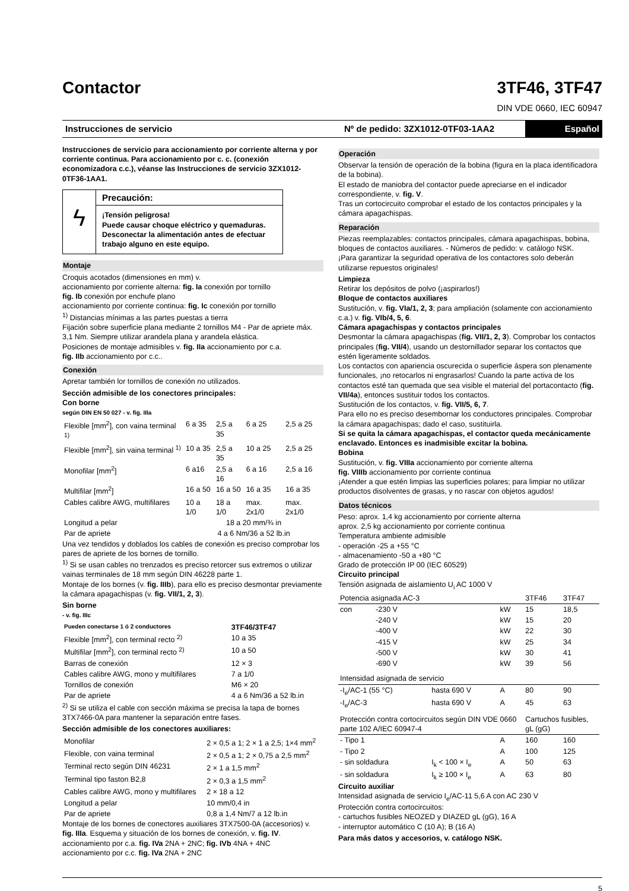Contactor
3TF46, 3TF47
DIN VDE 0660, IEC 60947
Instrucciones de servicio
Nº de pedido: 3ZX1012-0TF03-1AA2
Español
Instrucciones de servicio para accionamiento por corriente alterna y por corriente continua. Para accionamiento por c. c. (conexión economizadora c.c.), véanse las Instrucciones de servicio 3ZX1012-0TF36-1AA1.
ϟ
Precaución:
¡Tensión peligrosa!
Puede causar choque eléctrico y quemaduras.
Desconectar la alimentación antes de efectuar trabajo alguno en este equipo.
Montaje
Croquis acotados (dimensiones en mm) v.
accionamiento por corriente alterna: fig. Ia conexión por tornillo
fig. Ib conexión por enchufe plano
accionamiento por corriente continua: fig. Ic conexión por tornillo
<sup>1)</sup> Distancias mínimas a las partes puestas a tierra
Fijación sobre superficie plana mediante 2 tornillos M4 - Par de apriete máx. 3,1 Nm. Siempre utilizar arandela plana y arandela elástica.
Posiciones de montaje admisibles v. fig. IIa accionamiento por c.a.
fig. IIb accionamiento por c.c..
Conexión
Apretar también lor tornillos de conexión no utilizados.
Sección admisible de los conectores principales:
Con borne
según DIN EN 50 027 - v. fig. IIIa
| Flexible [mm<sup>2</sup>], con vaina terminal <sup>1)</sup> | 6 a 35 | 2,5 a 35 | 6 a 25 | 2,5 a 25 |
| Flexible [mm<sup>2</sup>], sin vaina terminal <sup>1)</sup> | 10 a 35 | 2,5 a 35 | 10 a 25 | 2,5 a 25 |
| Monofilar [mm<sup>2</sup>] | 6 a16 | 2,5 a 16 | 6 a 16 | 2,5 a 16 |
| Multifilar [mm<sup>2</sup>] | 16 a 50 | 16 a 50 | 16 a 35 | 16 a 35 |
| Cables calibre AWG, multifilares | 10 a 1/0 | 18 a 1/0 | max. 2x1/0 | max. 2x1/0 |
| Longitud a pelar | 18 a 20 mm/¾ in | | | |
| Par de apriete | 4 a 6 Nm/36 a 52 lb.in | | | |
Una vez tendidos y doblados los cables de conexión es preciso comprobar los pares de apriete de los bornes de tornillo.
<sup>1)</sup> Si se usan cables no trenzados es preciso retorcer sus extremos o utilizar vainas terminales de 18 mm según DIN 46228 parte 1.
Montaje de los bornes (v. fig. IIIb), para ello es preciso desmontar previamente la cámara apagachispas (v. fig. VII/1, 2, 3).
Sin borne
- v. fig. IIIc
| Pueden conectarse 1 ó 2 conductores | 3TF46/3TF47 |
| --- | --- |
| Flexible [mm<sup>2</sup>], con terminal recto <sup>2)</sup> | 10 a 35 |
| Multifilar [mm<sup>2</sup>], con terminal recto <sup>2)</sup> | 10 a 50 |
| Barras de conexión | 12 × 3 |
| Cables calibre AWG, mono y multifilares | 7 a 1/0 |
| Tornillos de conexión | M6 × 20 |
| Par de apriete | 4 a 6 Nm/36 a 52 lb.in |
<sup>2)</sup> Si se utiliza el cable con sección máxima se precisa la tapa de bornes 3TX7466-0A para mantener la separación entre fases.
Sección admisible de los conectores auxiliares:
| Monofilar | 2 × 0,5 a 1; 2 × 1 a 2,5; 1×4 mm<sup>2</sup> |
| Flexible, con vaina terminal | 2 × 0,5 a 1; 2 × 0,75 a 2,5 mm<sup>2</sup> |
| Terminal recto según DIN 46231 | 2 × 1 a 1,5 mm<sup>2</sup> |
| Terminal tipo faston B2,8 | 2 × 0,3 a 1,5 mm<sup>2</sup> |
| Cables calibre AWG, mono y multifilares | 2 × 18 a 12 |
| Longitud a pelar | 10 mm/0,4 in |
| Par de apriete | 0,8 a 1,4 Nm/7 a 12 lb.in |
Montaje de los bornes de conectores auxiliares 3TX7500-0A (accesorios) v. fig. IIIa. Esquema y situación de los bornes de conexión, v. fig. IV.
accionamiento por c.a. fig. IVa 2NA + 2NC; fig. IVb 4NA + 4NC
accionamiento por c.c. fig. IVa 2NA + 2NC
Operación
Observar la tensión de operación de la bobina (figura en la placa identificadora de la bobina).
El estado de maniobra del contactor puede apreciarse en el indicador correspondiente, v. fig. V.
Tras un cortocircuito comprobar el estado de los contactos principales y la cámara apagachispas.
Reparación
Piezas reemplazables: contactos principales, cámara apagachispas, bobina, bloques de contactos auxiliares. - Números de pedido: v. catálogo NSK.
¡Para garantizar la seguridad operativa de los contactores solo deberán utilizarse repuestos originales!
Limpieza
Retirar los depósitos de polvo (¡aspirarlos!)
Bloque de contactos auxiliares
Sustitución, v. fig. VIa/1, 2, 3; para ampliación (solamente con accionamiento c.a.) v. fig. VIb/4, 5, 6.
Cámara apagachispas y contactos principales
Desmontar la cámara apagachispas (fig. VII/1, 2, 3). Comprobar los contactos principales (fig. VII/4), usando un destornillador separar los contactos que estén ligeramente soldados.
Los contactos con apariencia oscurecida o superficie áspera son plenamente funcionales, ¡no retocarlos ni engrasarlos! Cuando la parte activa de los contactos esté tan quemada que sea visible el material del portacontacto (fig. VII/4a), entonces sustituir todos los contactos.
Sustitución de los contactos, v. fig. VII/5, 6, 7.
Para ello no es preciso desembornar los conductores principales. Comprobar la cámara apagachispas; dado el caso, sustituirla.
Si se quita la cámara apagachispas, el contactor queda mecánicamente enclavado. Entonces es inadmisible excitar la bobina.
Bobina
Sustitución, v. fig. VIIIa accionamiento por corriente alterna
fig. VIIIb accionamiento por corriente continua
¡Atender a que estén limpias las superficies polares; para limpiar no utilizar productos disolventes de grasas, y no rascar con objetos agudos!
Datos técnicos
Peso: aprox. 1,4 kg accionamiento por corriente alterna
aprox. 2,5 kg accionamiento por corriente continua
Temperatura ambiente admisible
- operación -25 a +55 °C
- almacenamiento -50 a +80 °C
Grado de protección IP 00 (IEC 60529)
Circuito principal
Tensión asignada de aislamiento U<sub>i</sub> AC 1000 V
| Potencia asignada AC-3 | | | | 3TF46 | 3TF47 |
| --- | --- | --- | --- | --- | --- |
| con | -230 V | | kW | 15 | 18,5 |
| | -240 V | | kW | 15 | 20 |
| | -400 V | | kW | 22 | 30 |
| | -415 V | | kW | 25 | 34 |
| | -500 V | | kW | 30 | 41 |
| | -690 V | | kW | 39 | 56 |
| Intensidad asignada de servicio | | | | | |
| -I<sub>e</sub>/AC-1 (55 °C) | | hasta 690 V | A | 80 | 90 |
| -I<sub>e</sub>/AC-3 | | hasta 690 V | A | 45 | 63 |
| Protección contra cortocircuitos según DIN VDE 0660 parte 102 A/IEC 60947-4 | | | | Cartuchos fusibles, gL (gG) | |
| - Tipo 1 | | | A | 160 | 160 |
| - Tipo 2 | | | A | 100 | 125 |
| - sin soldadura | | I<sub>k</sub> < 100 × I<sub>e</sub> | A | 50 | 63 |
| - sin soldadura | | I<sub>k</sub> ≥ 100 × I<sub>e</sub> | A | 63 | 80 |
Circuito auxiliar
Intensidad asignada de servicio I<sub>e</sub>/AC-11 5,6 A con AC 230 V
Protección contra cortocircuitos:
- cartuchos fusibles NEOZED y DIAZED gL (gG), 16 A
- interruptor automático C (10 A); B (16 A)
Para más datos y accesorios, v. catálogo NSK.
5